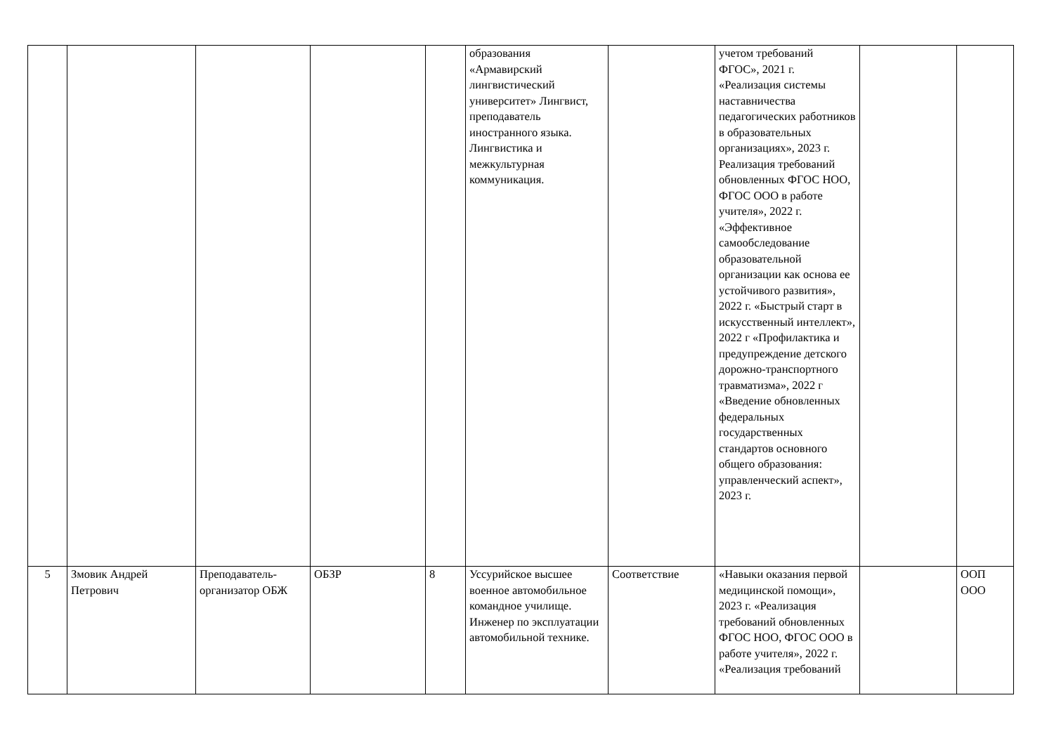| | | | | | образования «Армавирский лингвистический университет» Лингвист, преподаватель иностранного языка. Лингвистика и межкультурная коммуникация. | | учетом требований ФГОС», 2021 г. «Реализация системы наставничества педагогических работников в образовательных организациях», 2023 г. Реализация требований обновленных ФГОС НОО, ФГОС ООО в работе учителя», 2022 г. «Эффективное самообследование образовательной организации как основа ее устойчивого развития», 2022 г. «Быстрый старт в искусственный интеллект», 2022 г «Профилактика и предупреждение детского дорожно-транспортного травматизма», 2022 г «Введение обновленных федеральных государственных стандартов основного общего образования: управленческий аспект», 2023 г. | | |
| 5 | Змовик Андрей Петрович | Преподаватель-организатор ОБЖ | ОБЗР | 8 | Уссурийское высшее военное автомобильное командное училище. Инженер по эксплуатации автомобильной технике. | Соответствие | «Навыки оказания первой медицинской помощи», 2023 г. «Реализация требований обновленных ФГОС НОО, ФГОС ООО в работе учителя», 2022 г. «Реализация требований | | ООП ООО |